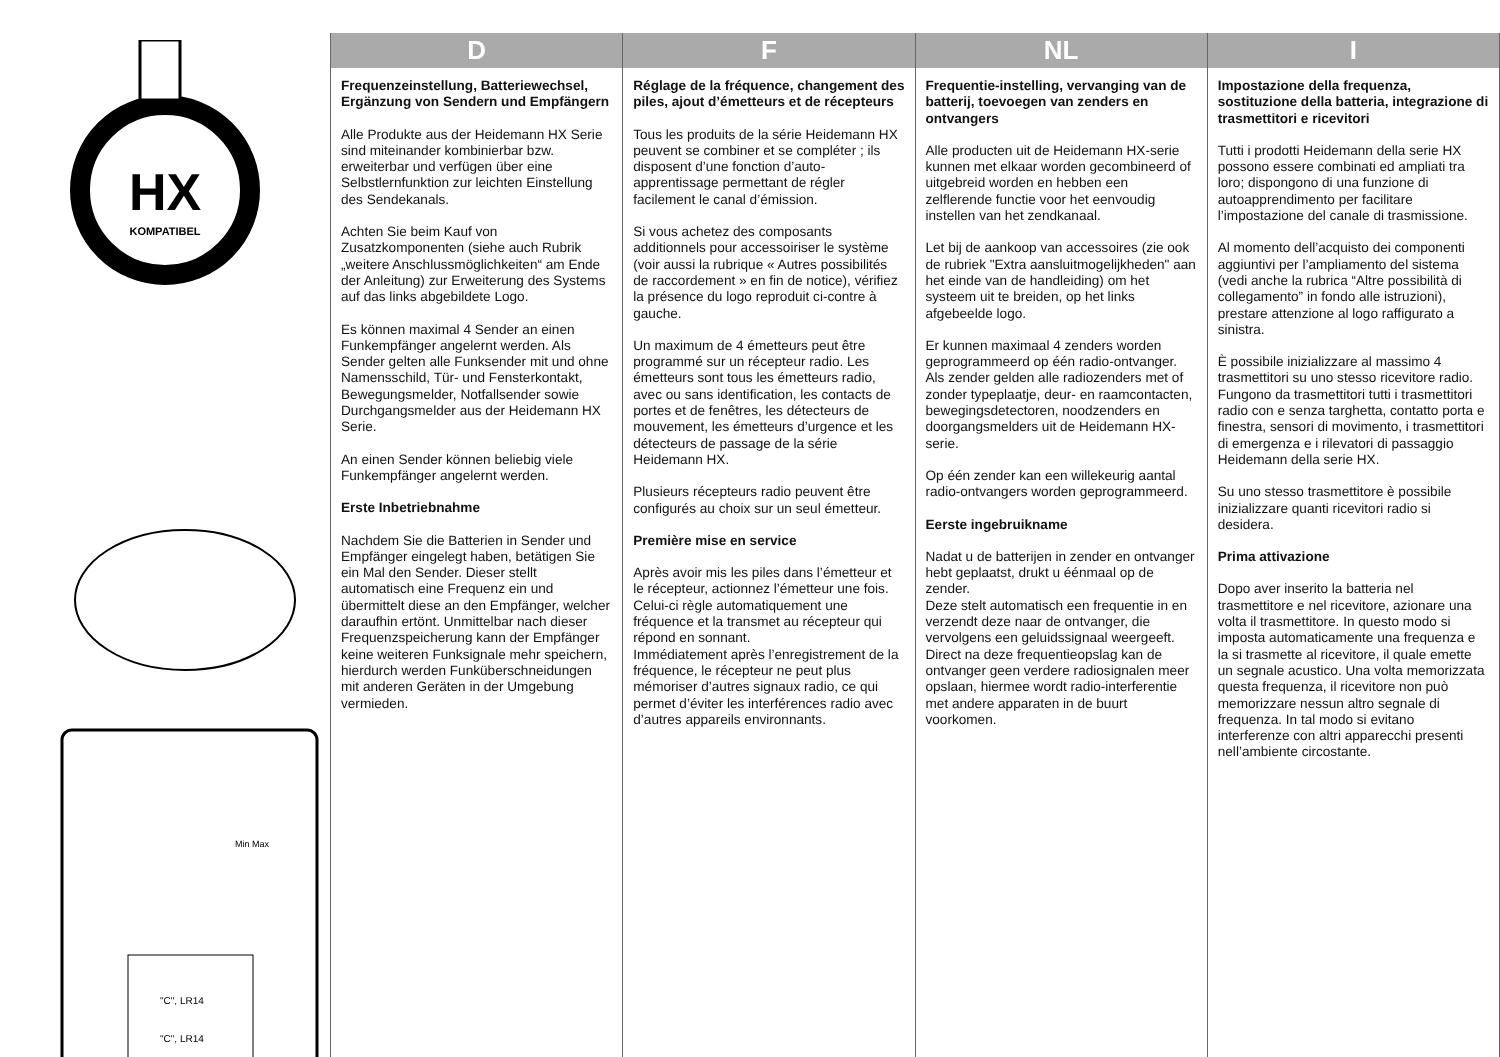HX
KOMPATIBEL
Min Max
"C", LR14
"C", LR14
D
Frequenzeinstellung, Batteriewechsel, Ergänzung von Sendern und Empfängern
Alle Produkte aus der Heidemann HX Serie sind miteinander kombinierbar bzw. erweiterbar und verfügen über eine Selbstlernfunktion zur leichten Einstellung des Sendekanals.
Achten Sie beim Kauf von Zusatzkomponenten (siehe auch Rubrik „weitere Anschluss­möglichkeiten“ am Ende der Anleitung) zur Erweiterung des Systems auf das links abgebildete Logo.
Es können maximal 4 Sender an einen Funkempfänger angelernt werden. Als Sender gelten alle Funksender mit und ohne Namensschild, Tür- und Fensterkontakt, Bewegungs­melder, Notfallsender sowie Durchgangsmelder aus der Heidemann HX Serie.
An einen Sender können beliebig viele Funkempfänger angelernt werden.
Erste Inbetriebnahme
Nachdem Sie die Batterien in Sender und Empfänger eingelegt haben, betätigen Sie ein Mal den Sender. Dieser stellt automatisch eine Frequenz ein und übermittelt diese an den Empfänger, welcher daraufhin ertönt. Unmittelbar nach dieser Fre­quenzspeicherung kann der Empfänger keine weiteren Funksignale mehr speichern, hierdurch werden Funk­überschneidungen mit anderen Geräten in der Umgebung vermieden.
F
Réglage de la fréquence, changement des piles, ajout d’émetteurs et de récepteurs
Tous les produits de la série Heidemann HX peuvent se combiner et se compléter ; ils disposent d’une fonction d’auto-apprentissage permettant de régler facilement le canal d’émission.
Si vous achetez des composants additionnels pour accessoiriser le système (voir aussi la rubrique « Autres possibilités de raccordement » en fin de notice), vérifiez la présence du logo reproduit ci-contre à gauche.
Un maximum de 4 émetteurs peut être programmé sur un récepteur radio. Les émetteurs sont tous les émetteurs radio, avec ou sans identification, les contacts de portes et de fenêtres, les détecteurs de mouvement, les émetteurs d’urgence et les détecteurs de passage de la série Heidemann HX.
Plusieurs récepteurs radio peuvent être configurés au choix sur un seul émetteur.
Première mise en service
Après avoir mis les piles dans l’émetteur et le récepteur, actionnez l’émetteur une fois.
Celui-ci règle automatiquement une fréquence et la transmet au récepteur qui répond en sonnant.
Immédiatement après l’enregistrement de la fréquence, le récepteur ne peut plus mémoriser d’autres signaux radio, ce qui permet d’éviter les interférences radio avec d’autres appareils environnants.
NL
Frequentie-instelling, vervanging van de batterij, toevoegen van zenders en ontvangers
Alle producten uit de Heidemann HX-serie kunnen met elkaar worden gecombineerd of uitgebreid worden en hebben een zelflerende functie voor het eenvoudig instellen van het zendkanaal.
Let bij de aankoop van accessoires (zie ook de rubriek "Extra aansluit­mogelijkheden" aan het einde van de handleiding) om het systeem uit te breiden, op het links afgebeelde logo.
Er kunnen maximaal 4 zenders worden geprogrammeerd op één radio-ontvanger. Als zender gelden alle radiozenders met of zonder typeplaatje, deur- en raamcontacten, bewegingsdetectoren, noodzenders en doorgangsmelders uit de Heidemann HX-serie.
Op één zender kan een willekeurig aantal radio-ontvangers worden geprogrammeerd.
Eerste ingebruikname
Nadat u de batterijen in zender en ontvanger hebt geplaatst, drukt u éénmaal op de zender.
Deze stelt automatisch een frequentie in en verzendt deze naar de ontvanger, die vervolgens een geluidssignaal weergeeft.
Direct na deze frequentieopslag kan de ontvanger geen verdere radiosignalen meer opslaan, hiermee wordt radio-interferentie met andere apparaten in de buurt voorkomen.
I
Impostazione della frequenza, sostituzione della batteria, integrazione di trasmettitori e ricevitori
Tutti i prodotti Heidemann della serie HX possono essere combinati ed ampliati tra loro; dispongono di una funzione di autoapprendimento per facilitare l’impostazione del canale di trasmissione.
Al momento dell’acquisto dei componenti aggiuntivi per l’ampliamento del sistema (vedi anche la rubrica “Altre possibilità di collegamento” in fondo alle istruzioni), prestare attenzione al logo raffigurato a sinistra.
È possibile inizializzare al massimo 4 trasmettitori su uno stesso ricevitore radio. Fungono da trasmettitori tutti i trasmettitori radio con e senza targhetta, contatto porta e finestra, sensori di movimento, i trasmettitori di emergenza e i rilevatori di passaggio Heidemann della serie HX.
Su uno stesso trasmettitore è possibile inizializzare quanti ricevitori radio si desidera.
Prima attivazione
Dopo aver inserito la batteria nel trasmettitore e nel ricevitore, azionare una volta il trasmettitore. In questo modo si imposta automaticamente una frequenza e la si trasmette al ricevitore, il quale emette un segnale acustico. Una volta memorizzata questa frequenza, il ricevitore non può memorizzare nessun altro segnale di frequenza. In tal modo si evitano interferenze con altri apparecchi presenti nell’ambiente circostante.